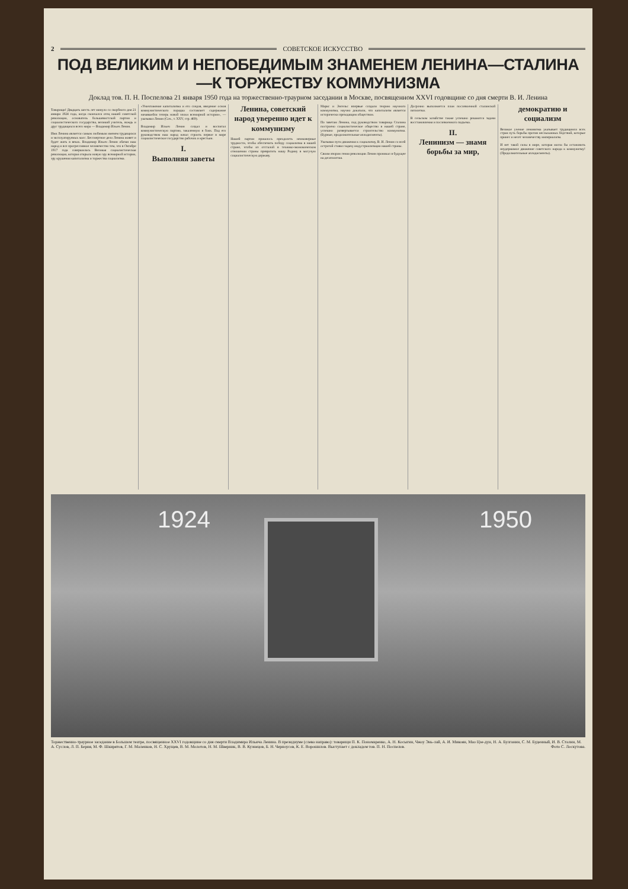2 СОВЕТСКОЕ ИСКУССТВО
ПОД ВЕЛИКИМ И НЕПОБЕДИМЫМ ЗНАМЕНЕМ ЛЕНИНА—СТАЛИНА—К ТОРЖЕСТВУ КОММУНИЗМА
Доклад тов. П. Н. Поспелова 21 января 1950 года на торжественно-траурном заседании в Москве, посвященном XXVI годовщине со дня смерти В. И. Ленина
Товарищи! Двадцать шесть лет минуло со скорбного дня 21 января 1924 года, когда скончался отец нашей советской революции, основатель большевистской партии и социалистического государства, великий учитель, вождь и друг трудящихся всего мира — Владимир Ильич Ленин.
Имя Ленина является самым любимым именем трудящихся и эксплуатируемых масс. Бессмертное дело Ленина живет и будет жить в веках. Владимир Ильич Ленин обязан наш народ и все прогрессивное человечество тем, что в Октябре 1917 года совершилась Великая социалистическая революция, которая открыла новую эру всемирной истории, эру крушения капитализма и торжества социализма.
«Уничтожение капитализма и его следов, введение основ коммунистического порядка составляет содержание начавшейся теперь новой эпохи всемирной истории», — указывал Ленин (Соч., т. XXV, стр. 469).
Владимир Ильич Ленин создал и воспитал коммунистическую партию, закаленную в боях. Под его руководством наш народ начал строить первое в мире социалистическое государство рабочих и крестьян.
I.
Выполняя заветы Ленина, советский народ уверенно идет к коммунизму
Нашей партии пришлось преодолеть неимоверные трудности, чтобы обеспечить победу социализма в нашей стране, чтобы из отсталой в технико-экономическом отношении страны превратить нашу Родину в могучую социалистическую державу.
Маркс и Энгельс впервые создали теорию научного коммунизма, научно доказали, что капитализм является исторически преходящим обществом.
По заветам Ленина, под руководством товарища Сталина построено социалистическое общество в нашей стране, успешно развертывается строительство коммунизма. (Бурные, продолжительные аплодисменты).
Указывая пути движения к социализму, В. И. Ленин со всей остротой ставил задачу индустриализации нашей страны.
Своим взором гения революции Ленин проникал в будущее на десятилетия.
Досрочно выполняется план послевоенной сталинской пятилетки.
В сельском хозяйстве также успешно решаются задачи восстановления и послевоенного подъема.
II.
Ленинизм — знамя борьбы за мир, демократию и социализм
Великое учение ленинизма указывает трудящимся всех стран путь борьбы против неслыханных бедствий, которые принес и несет человечеству империализм.
И нет такой силы в мире, которая могла бы остановить неудержимое движение советского народа к коммунизму! (Продолжительные аплодисменты).
1924 1950
Торжественно-траурное заседание в Большом театре, посвященное XXVI годовщине со дня смерти Владимира Ильича Ленина. В президиуме (слева направо): товарищи П. К. Пономаренко, А. Н. Косыгин, Чжоу Энь-лай, А. И. Микоян, Мао Цзе-дун, Н. А. Булганин, С. М. Буденный, И. В. Сталин, М. А. Суслов, Л. П. Берия, М. Ф. Шкирятов, Г. М. Маленков, Н. С. Хрущев, В. М. Молотов, Н. М. Шверник, В. В. Кузнецов, Б. Н. Черноусов, К. Е. Ворошилов. Выступает с докладом тов. П. Н. Поспелов. Фото С. Лоскутова.